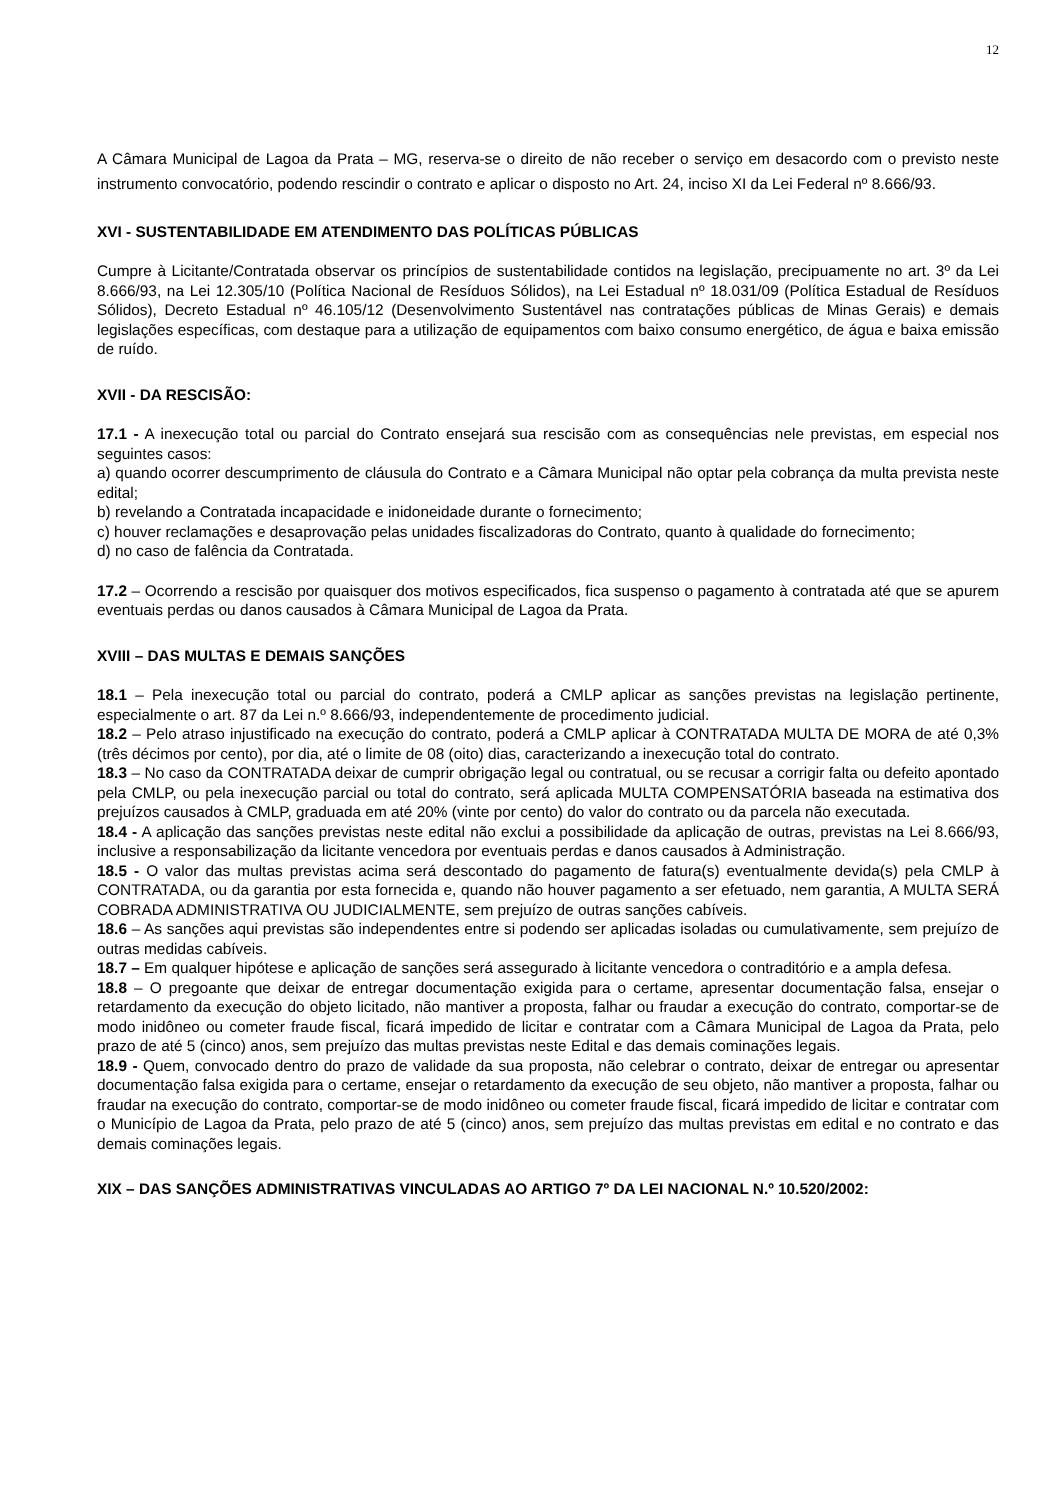12
A Câmara Municipal de Lagoa da Prata – MG, reserva-se o direito de não receber o serviço em desacordo com o previsto neste instrumento convocatório, podendo rescindir o contrato e aplicar o disposto no Art. 24, inciso XI da Lei Federal nº 8.666/93.
XVI - SUSTENTABILIDADE EM ATENDIMENTO DAS POLÍTICAS PÚBLICAS
Cumpre à Licitante/Contratada observar os princípios de sustentabilidade contidos na legislação, precipuamente no art. 3º da Lei 8.666/93, na Lei 12.305/10 (Política Nacional de Resíduos Sólidos), na Lei Estadual nº 18.031/09 (Política Estadual de Resíduos Sólidos), Decreto Estadual nº 46.105/12 (Desenvolvimento Sustentável nas contratações públicas de Minas Gerais) e demais legislações específicas, com destaque para a utilização de equipamentos com baixo consumo energético, de água e baixa emissão de ruído.
XVII - DA RESCISÃO:
17.1 - A inexecução total ou parcial do Contrato ensejará sua rescisão com as consequências nele previstas, em especial nos seguintes casos:
a) quando ocorrer descumprimento de cláusula do Contrato e a Câmara Municipal não optar pela cobrança da multa prevista neste edital;
b) revelando a Contratada incapacidade e inidoneidade durante o fornecimento;
c) houver reclamações e desaprovação pelas unidades fiscalizadoras do Contrato, quanto à qualidade do fornecimento;
d) no caso de falência da Contratada.
17.2 – Ocorrendo a rescisão por quaisquer dos motivos especificados, fica suspenso o pagamento à contratada até que se apurem eventuais perdas ou danos causados à Câmara Municipal de Lagoa da Prata.
XVIII – DAS MULTAS E DEMAIS SANÇÕES
18.1 – Pela inexecução total ou parcial do contrato, poderá a CMLP aplicar as sanções previstas na legislação pertinente, especialmente o art. 87 da Lei n.º 8.666/93, independentemente de procedimento judicial.
18.2 – Pelo atraso injustificado na execução do contrato, poderá a CMLP aplicar à CONTRATADA MULTA DE MORA de até 0,3% (três décimos por cento), por dia, até o limite de 08 (oito) dias, caracterizando a inexecução total do contrato.
18.3 – No caso da CONTRATADA deixar de cumprir obrigação legal ou contratual, ou se recusar a corrigir falta ou defeito apontado pela CMLP, ou pela inexecução parcial ou total do contrato, será aplicada MULTA COMPENSATÓRIA baseada na estimativa dos prejuízos causados à CMLP, graduada em até 20% (vinte por cento) do valor do contrato ou da parcela não executada.
18.4 - A aplicação das sanções previstas neste edital não exclui a possibilidade da aplicação de outras, previstas na Lei 8.666/93, inclusive a responsabilização da licitante vencedora por eventuais perdas e danos causados à Administração.
18.5 - O valor das multas previstas acima será descontado do pagamento de fatura(s) eventualmente devida(s) pela CMLP à CONTRATADA, ou da garantia por esta fornecida e, quando não houver pagamento a ser efetuado, nem garantia, A MULTA SERÁ COBRADA ADMINISTRATIVA OU JUDICIALMENTE, sem prejuízo de outras sanções cabíveis.
18.6 – As sanções aqui previstas são independentes entre si podendo ser aplicadas isoladas ou cumulativamente, sem prejuízo de outras medidas cabíveis.
18.7 – Em qualquer hipótese e aplicação de sanções será assegurado à licitante vencedora o contraditório e a ampla defesa.
18.8 – O pregoante que deixar de entregar documentação exigida para o certame, apresentar documentação falsa, ensejar o retardamento da execução do objeto licitado, não mantiver a proposta, falhar ou fraudar a execução do contrato, comportar-se de modo inidôneo ou cometer fraude fiscal, ficará impedido de licitar e contratar com a Câmara Municipal de Lagoa da Prata, pelo prazo de até 5 (cinco) anos, sem prejuízo das multas previstas neste Edital e das demais cominações legais.
18.9 - Quem, convocado dentro do prazo de validade da sua proposta, não celebrar o contrato, deixar de entregar ou apresentar documentação falsa exigida para o certame, ensejar o retardamento da execução de seu objeto, não mantiver a proposta, falhar ou fraudar na execução do contrato, comportar-se de modo inidôneo ou cometer fraude fiscal, ficará impedido de licitar e contratar com o Município de Lagoa da Prata, pelo prazo de até 5 (cinco) anos, sem prejuízo das multas previstas em edital e no contrato e das demais cominações legais.
XIX – DAS SANÇÕES ADMINISTRATIVAS VINCULADAS AO ARTIGO 7º DA LEI NACIONAL N.º 10.520/2002: